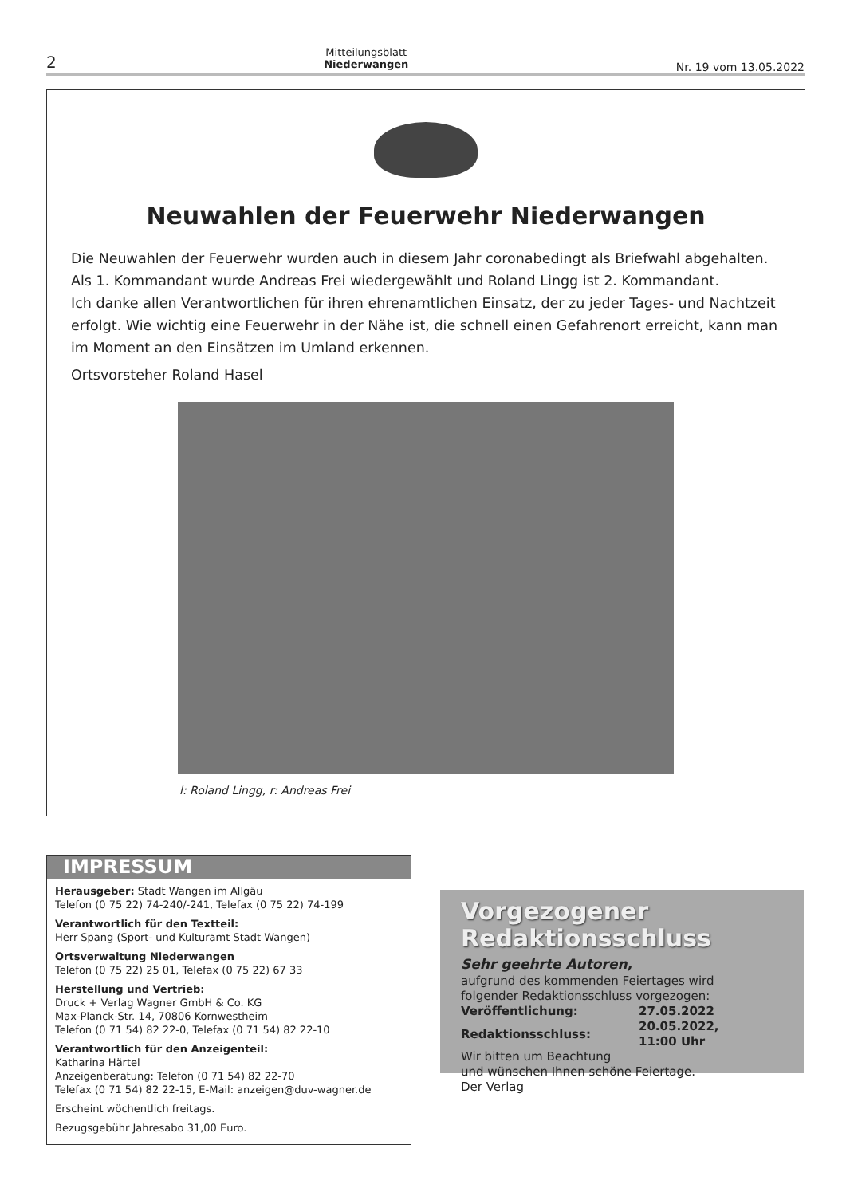2
Mitteilungsblatt
Niederwangen
Nr. 19 vom 13.05.2022
Neuwahlen der Feuerwehr Niederwangen
Die Neuwahlen der Feuerwehr wurden auch in diesem Jahr coronabedingt als Briefwahl abgehalten. Als 1. Kommandant wurde Andreas Frei wiedergewählt und Roland Lingg ist 2. Kommandant.
Ich danke allen Verantwortlichen für ihren ehrenamtlichen Einsatz, der zu jeder Tages- und Nachtzeit erfolgt. Wie wichtig eine Feuerwehr in der Nähe ist, die schnell einen Gefahrenort erreicht, kann man im Moment an den Einsätzen im Umland erkennen.
Ortsvorsteher Roland Hasel
l: Roland Lingg, r: Andreas Frei
IMPRESSUM
Herausgeber: Stadt Wangen im Allgäu
Telefon (0 75 22) 74-240/-241, Telefax (0 75 22) 74-199
Verantwortlich für den Textteil:
Herr Spang (Sport- und Kulturamt Stadt Wangen)
Ortsverwaltung Niederwangen
Telefon (0 75 22) 25 01, Telefax (0 75 22) 67 33
Herstellung und Vertrieb:
Druck + Verlag Wagner GmbH & Co. KG
Max-Planck-Str. 14, 70806 Kornwestheim
Telefon (0 71 54) 82 22-0, Telefax (0 71 54) 82 22-10
Verantwortlich für den Anzeigenteil:
Katharina Härtel
Anzeigenberatung: Telefon (0 71 54) 82 22-70
Telefax (0 71 54) 82 22-15, E-Mail: anzeigen@duv-wagner.de
Erscheint wöchentlich freitags.
Bezugsgebühr Jahresabo 31,00 Euro.
Vorgezogener
Redaktionsschluss
Sehr geehrte Autoren,
aufgrund des kommenden Feiertages wird
folgender Redaktionsschluss vorgezogen:
| Veröffentlichung: | 27.05.2022 |
| Redaktionsschluss: | 20.05.2022, 11:00 Uhr |
Wir bitten um Beachtung
und wünschen Ihnen schöne Feiertage.
Der Verlag